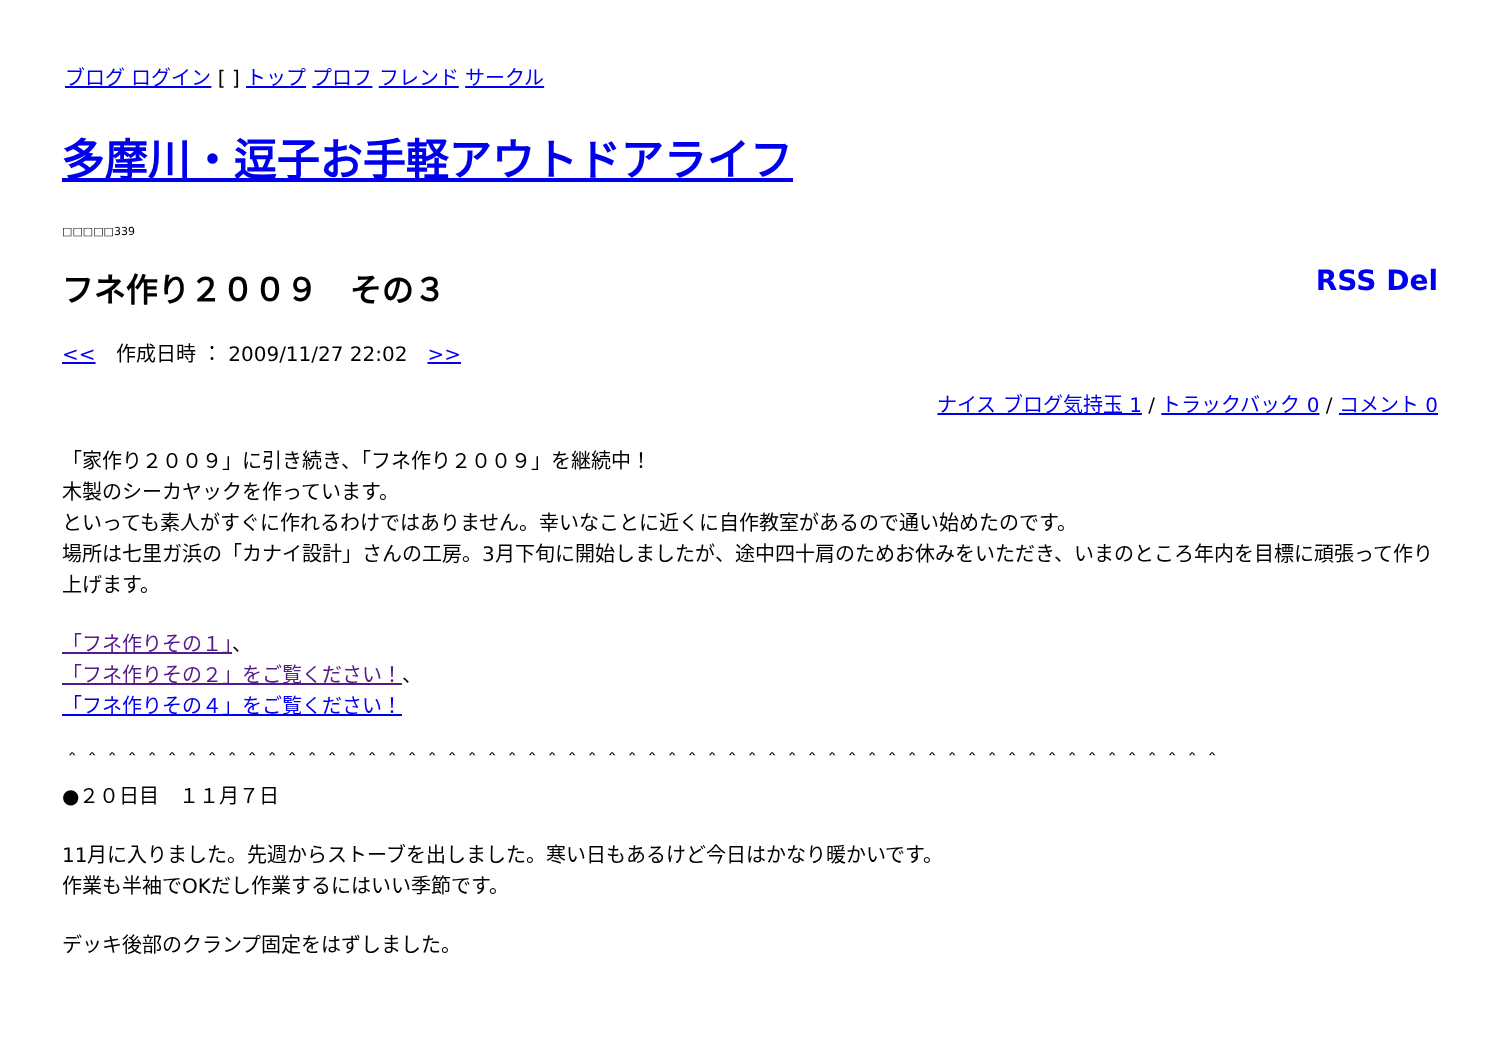ブログ ログイン [ ] トップ プロフ フレンド サークル
多摩川・逗子お手軽アウトドアライフ
□□□□□339
フネ作り２００９　その３ RSS Del
<<　作成日時 ： 2009/11/27 22:02　>>
ナイス ブログ気持玉 1 / トラックバック 0 / コメント 0
「家作り２００９」に引き続き、「フネ作り２００９」を継続中！
木製のシーカヤックを作っています。
といっても素人がすぐに作れるわけではありません。幸いなことに近くに自作教室があるので通い始めたのです。
場所は七里ガ浜の「カナイ設計」さんの工房。3月下旬に開始しましたが、途中四十肩のためお休みをいただき、いまのところ年内を目標に頑張って作り上げます。
「フネ作りその１」、
「フネ作りその２」をご覧ください！、
「フネ作りその４」をご覧ください！
＾＾＾＾＾＾＾＾＾＾＾＾＾＾＾＾＾＾＾＾＾＾＾＾＾＾＾＾＾＾＾＾＾＾＾＾＾＾＾＾＾＾＾＾＾＾＾＾＾＾＾＾＾＾＾＾＾＾
●２０日目　１１月７日
11月に入りました。先週からストーブを出しました。寒い日もあるけど今日はかなり暖かいです。
作業も半袖でOKだし作業するにはいい季節です。
デッキ後部のクランプ固定をはずしました。